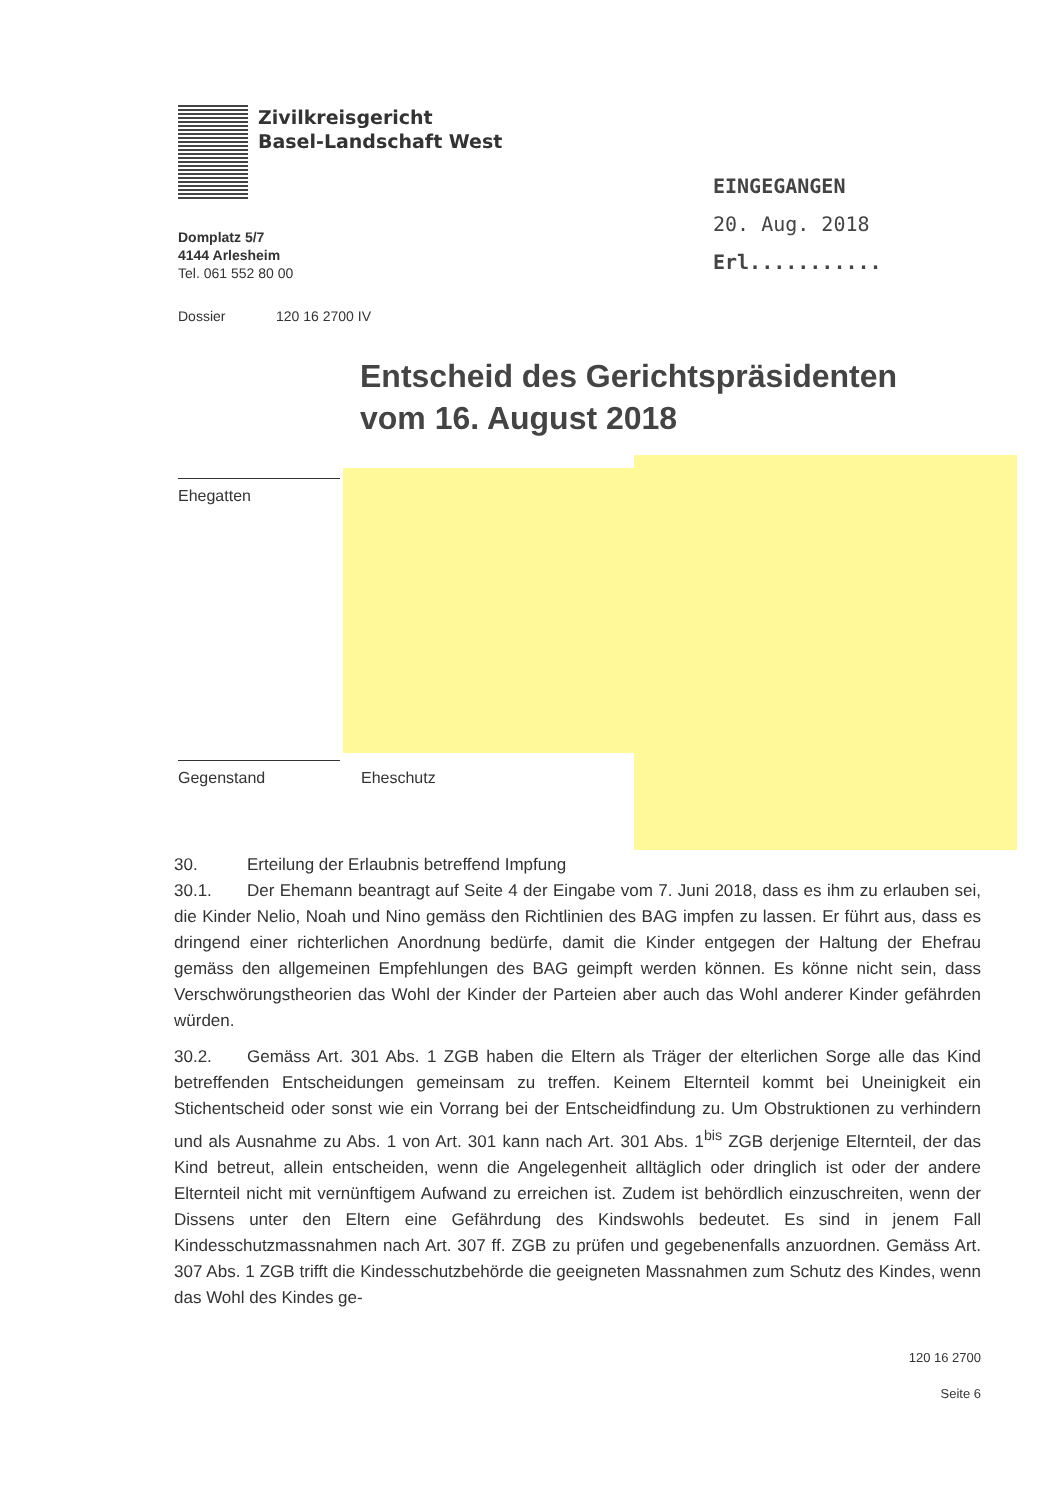Zivilkreisgericht
Basel-Landschaft West
Domplatz 5/7
4144 Arlesheim
Tel. 061 552 80 00
Dossier 120 16 2700 IV
EINGEGANGEN
20. Aug. 2018
Erl...........
Entscheid des Gerichtspräsidenten
vom 16. August 2018
Ehegatten
Gegenstand Eheschutz
30. Erteilung der Erlaubnis betreffend Impfung
30.1. Der Ehemann beantragt auf Seite 4 der Eingabe vom 7. Juni 2018, dass es ihm zu erlauben sei, die Kinder Nelio, Noah und Nino gemäss den Richtlinien des BAG impfen zu lassen. Er führt aus, dass es dringend einer richterlichen Anordnung bedürfe, damit die Kinder entgegen der Haltung der Ehefrau gemäss den allgemeinen Empfehlungen des BAG geimpft werden können. Es könne nicht sein, dass Verschwörungstheorien das Wohl der Kinder der Parteien aber auch das Wohl anderer Kinder gefährden würden.
30.2. Gemäss Art. 301 Abs. 1 ZGB haben die Eltern als Träger der elterlichen Sorge alle das Kind betreffenden Entscheidungen gemeinsam zu treffen. Keinem Elternteil kommt bei Uneinigkeit ein Stichentscheid oder sonst wie ein Vorrang bei der Entscheidfindung zu. Um Obstruktionen zu verhindern und als Ausnahme zu Abs. 1 von Art. 301 kann nach Art. 301 Abs. 1<sup>bis</sup> ZGB derjenige Elternteil, der das Kind betreut, allein entscheiden, wenn die Angelegenheit alltäglich oder dringlich ist oder der andere Elternteil nicht mit vernünftigem Aufwand zu erreichen ist. Zudem ist behördlich einzuschreiten, wenn der Dissens unter den Eltern eine Gefährdung des Kindswohls bedeutet. Es sind in jenem Fall Kindesschutzmassnahmen nach Art. 307 ff. ZGB zu prüfen und gegebenenfalls anzuordnen. Gemäss Art. 307 Abs. 1 ZGB trifft die Kindesschutzbehörde die geeigneten Massnahmen zum Schutz des Kindes, wenn das Wohl des Kindes ge-
120 16 2700
Seite 6